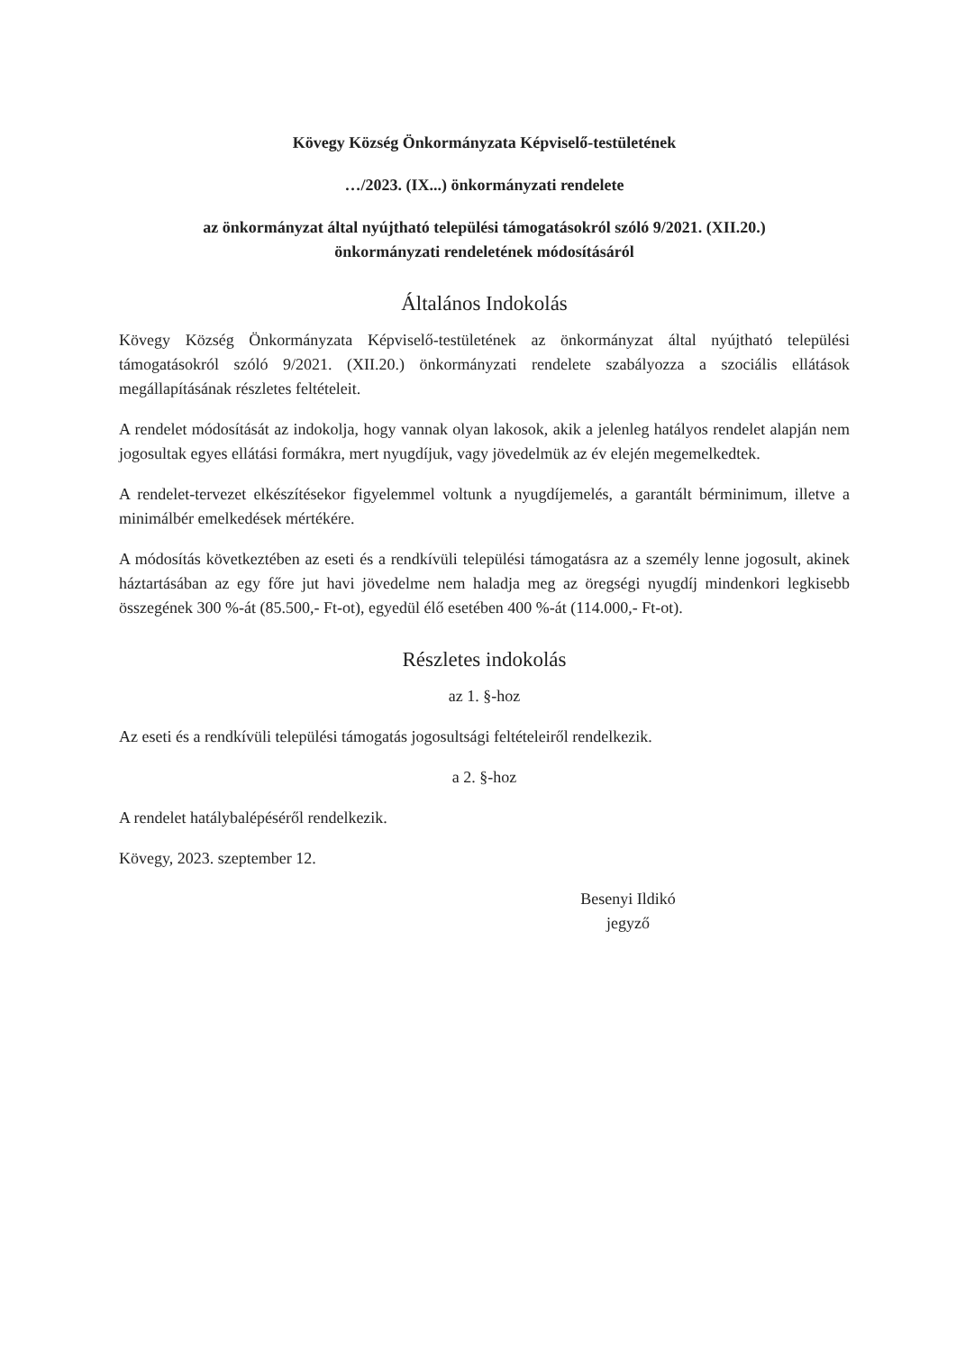Kövegy Község Önkormányzata Képviselő-testületének
…/2023. (IX...) önkormányzati rendelete
az önkormányzat által nyújtható települési támogatásokról szóló 9/2021. (XII.20.)
önkormányzati rendeletének módosításáról
Általános Indokolás
Kövegy Község Önkormányzata Képviselő-testületének az önkormányzat által nyújtható települési támogatásokról szóló 9/2021. (XII.20.) önkormányzati rendelete szabályozza a szociális ellátások megállapításának részletes feltételeit.
A rendelet módosítását az indokolja, hogy vannak olyan lakosok, akik a jelenleg hatályos rendelet alapján nem jogosultak egyes ellátási formákra, mert nyugdíjuk, vagy jövedelmük az év elején megemelkedtek.
A rendelet-tervezet elkészítésekor figyelemmel voltunk a nyugdíjemelés, a garantált bérminimum, illetve a minimálbér emelkedések mértékére.
A módosítás következtében az eseti és a rendkívüli települési támogatásra az a személy lenne jogosult, akinek háztartásában az egy főre jut havi jövedelme nem haladja meg az öregségi nyugdíj mindenkori legkisebb összegének 300 %-át (85.500,- Ft-ot), egyedül élő esetében 400 %-át (114.000,- Ft-ot).
Részletes indokolás
az 1. §-hoz
Az eseti és a rendkívüli települési támogatás jogosultsági feltételeiről rendelkezik.
a 2. §-hoz
A rendelet hatálybalépéséről rendelkezik.
Kövegy, 2023. szeptember 12.
Besenyi Ildikó
jegyző